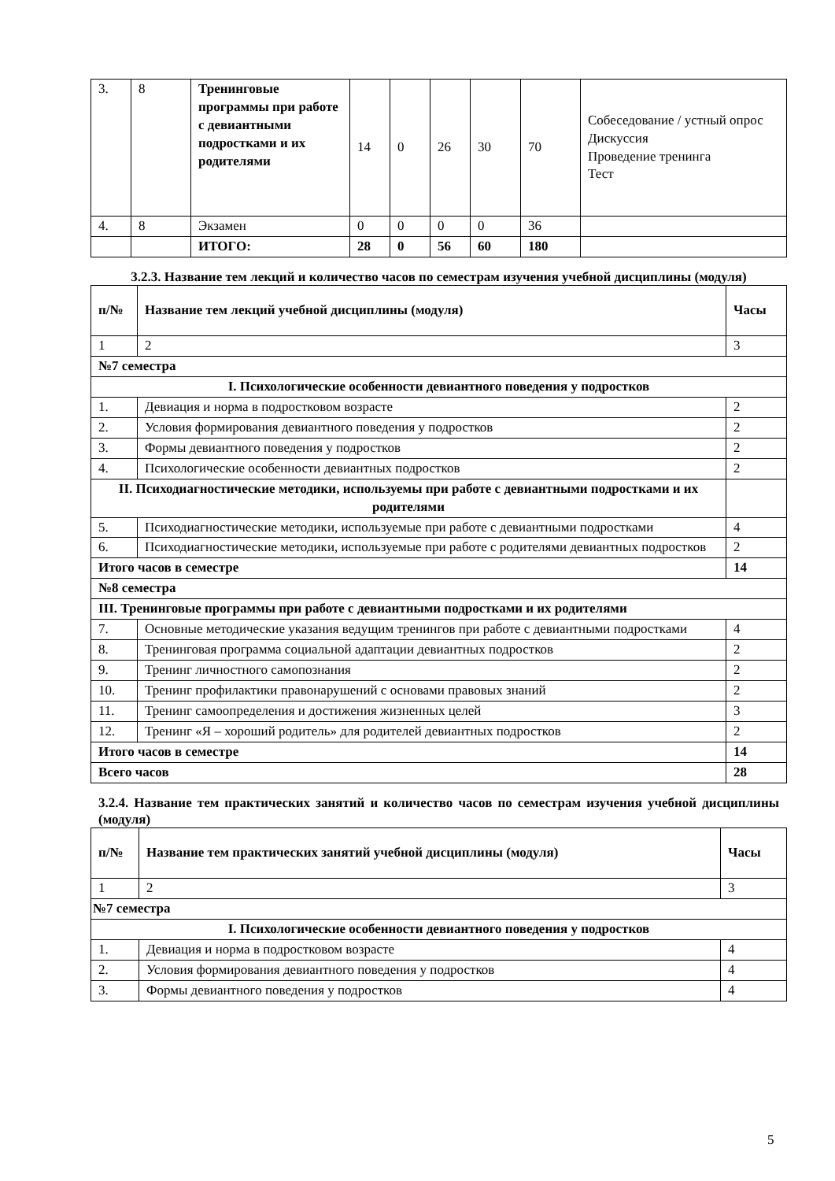| 3. | 8 | Тренинговые программы при работе с девиантными подростками и их родителями | 14 | 0 | 26 | 30 | 70 | Собеседование / устный опрос Дискуссия Проведение тренинга Тест |
| 4. | 8 | Экзамен | 0 | 0 | 0 | 0 | 36 | |
| | | ИТОГО: | 28 | 0 | 56 | 60 | 180 | |
3.2.3. Название тем лекций и количество часов по семестрам изучения учебной дисциплины (модуля)
| п/№ | Название тем лекций учебной дисциплины (модуля) | Часы |
| --- | --- | --- |
| 1 | 2 | 3 |
| №7 семестра | | |
| I. Психологические особенности девиантного поведения у подростков | | |
| 1. | Девиация и норма в подростковом возрасте | 2 |
| 2. | Условия формирования девиантного поведения у подростков | 2 |
| 3. | Формы девиантного поведения у подростков | 2 |
| 4. | Психологические особенности девиантных подростков | 2 |
| II. Психодиагностические методики, используемы при работе с девиантными подростками и их родителями | | |
| 5. | Психодиагностические методики, используемые при работе с девиантными подростками | 4 |
| 6. | Психодиагностические методики, используемые при работе с родителями девиантных подростков | 2 |
| Итого часов в семестре | | 14 |
| №8 семестра | | |
| III. Тренинговые программы при работе с девиантными подростками и их родителями | | |
| 7. | Основные методические указания ведущим тренингов при работе с девиантными подростками | 4 |
| 8. | Тренинговая программа социальной адаптации девиантных подростков | 2 |
| 9. | Тренинг личностного самопознания | 2 |
| 10. | Тренинг профилактики правонарушений с основами правовых знаний | 2 |
| 11. | Тренинг самоопределения и достижения жизненных целей | 3 |
| 12. | Тренинг «Я – хороший родитель» для родителей девиантных подростков | 2 |
| Итого часов в семестре | | 14 |
| Всего часов | | 28 |
3.2.4. Название тем практических занятий и количество часов по семестрам изучения учебной дисциплины (модуля)
| п/№ | Название тем практических занятий учебной дисциплины (модуля) | Часы |
| --- | --- | --- |
| 1 | 2 | 3 |
| №7 семестра | | |
| I. Психологические особенности девиантного поведения у подростков | | |
| 1. | Девиация и норма в подростковом возрасте | 4 |
| 2. | Условия формирования девиантного поведения у подростков | 4 |
| 3. | Формы девиантного поведения у подростков | 4 |
5